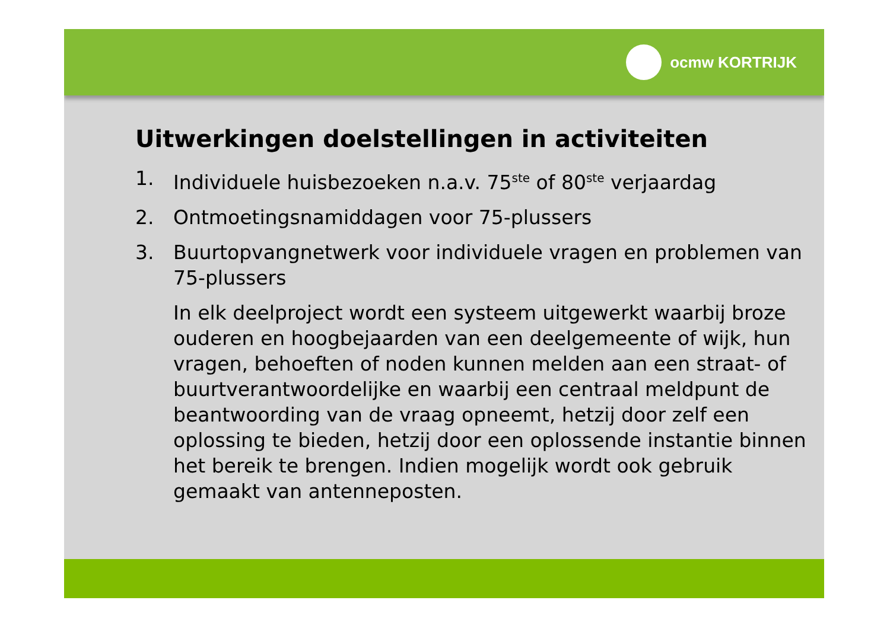ocmw KORTRIJK
Uitwerkingen doelstellingen in activiteiten
1. Individuele huisbezoeken n.a.v. 75<sup>ste</sup> of 80<sup>ste</sup> verjaardag
2. Ontmoetingsnamiddagen voor 75-plussers
3. Buurtopvangnetwerk voor individuele vragen en problemen van 75-plussers
In elk deelproject wordt een systeem uitgewerkt waarbij broze ouderen en hoogbejaarden van een deelgemeente of wijk, hun vragen, behoeften of noden kunnen melden aan een straat- of buurtverantwoordelijke en waarbij een centraal meldpunt de beantwoording van de vraag opneemt, hetzij door zelf een oplossing te bieden, hetzij door een oplossende instantie binnen het bereik te brengen. Indien mogelijk wordt ook gebruik gemaakt van antenneposten.